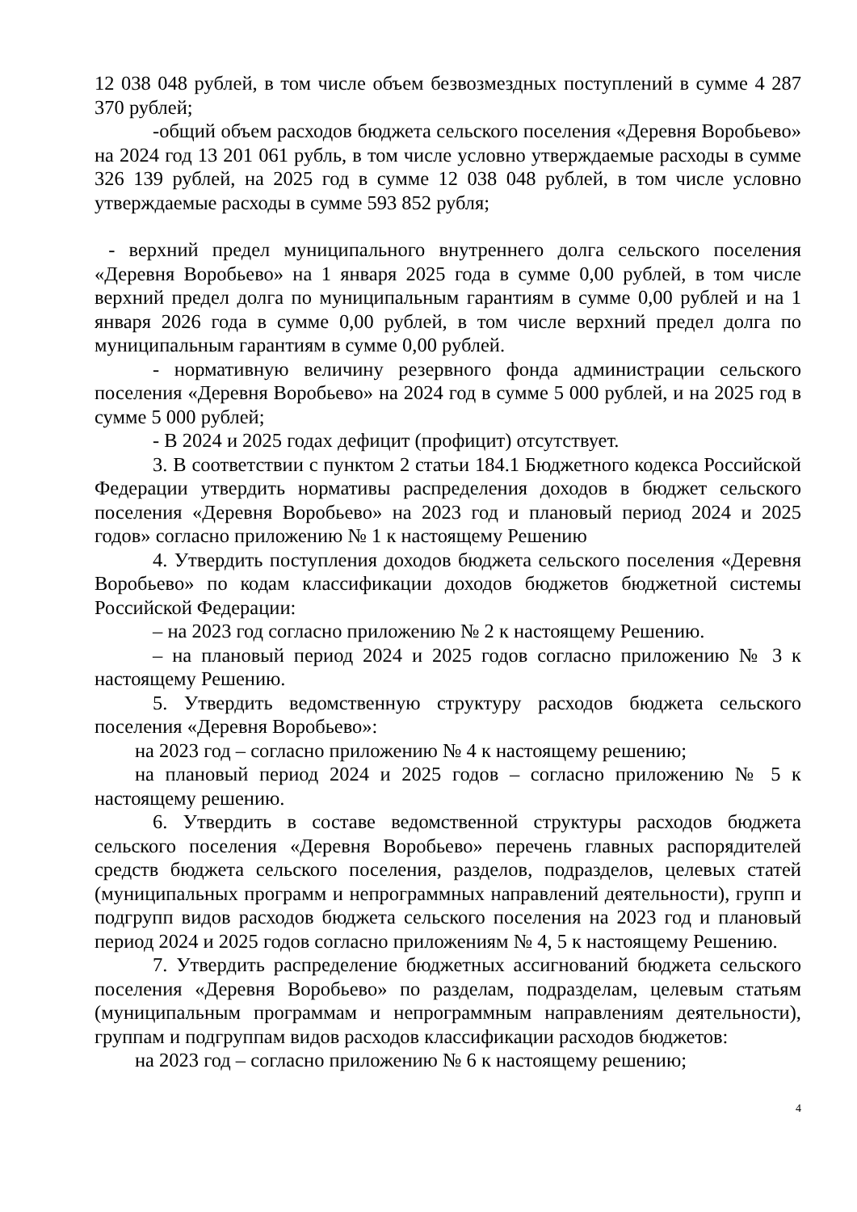12 038 048 рублей, в том числе объем безвозмездных поступлений в сумме 4 287 370 рублей;
-общий объем расходов бюджета сельского поселения «Деревня Воробьево» на 2024 год 13 201 061 рубль, в том числе условно утверждаемые расходы в сумме 326 139 рублей, на 2025 год в сумме 12 038 048 рублей, в том числе условно утверждаемые расходы в сумме 593 852 рубля;
- верхний предел муниципального внутреннего долга сельского поселения «Деревня Воробьево» на 1 января 2025 года в сумме 0,00 рублей, в том числе верхний предел долга по муниципальным гарантиям в сумме 0,00 рублей и на 1 января 2026 года в сумме 0,00 рублей, в том числе верхний предел долга по муниципальным гарантиям в сумме 0,00 рублей.
- нормативную величину резервного фонда администрации сельского поселения «Деревня Воробьево» на 2024 год в сумме 5 000 рублей, и на 2025 год в сумме 5 000 рублей;
- В 2024 и 2025 годах дефицит (профицит) отсутствует.
3. В соответствии с пунктом 2 статьи 184.1 Бюджетного кодекса Российской Федерации утвердить нормативы распределения доходов в бюджет сельского поселения «Деревня Воробьево» на 2023 год и плановый период 2024 и 2025 годов» согласно приложению № 1 к настоящему Решению
4. Утвердить поступления доходов бюджета сельского поселения «Деревня Воробьево» по кодам классификации доходов бюджетов бюджетной системы Российской Федерации:
– на 2023 год согласно приложению № 2 к настоящему Решению.
– на плановый период 2024 и 2025 годов согласно приложению № 3 к настоящему Решению.
5. Утвердить ведомственную структуру расходов бюджета сельского поселения «Деревня Воробьево»:
на 2023 год – согласно приложению № 4 к настоящему решению;
на плановый период 2024 и 2025 годов – согласно приложению № 5 к настоящему решению.
6. Утвердить в составе ведомственной структуры расходов бюджета сельского поселения «Деревня Воробьево» перечень главных распорядителей средств бюджета сельского поселения, разделов, подразделов, целевых статей (муниципальных программ и непрограммных направлений деятельности), групп и подгрупп видов расходов бюджета сельского поселения на 2023 год и плановый период 2024 и 2025 годов согласно приложениям № 4, 5 к настоящему Решению.
7. Утвердить распределение бюджетных ассигнований бюджета сельского поселения «Деревня Воробьево» по разделам, подразделам, целевым статьям (муниципальным программам и непрограммным направлениям деятельности), группам и подгруппам видов расходов классификации расходов бюджетов:
на 2023 год – согласно приложению № 6 к настоящему решению;
4